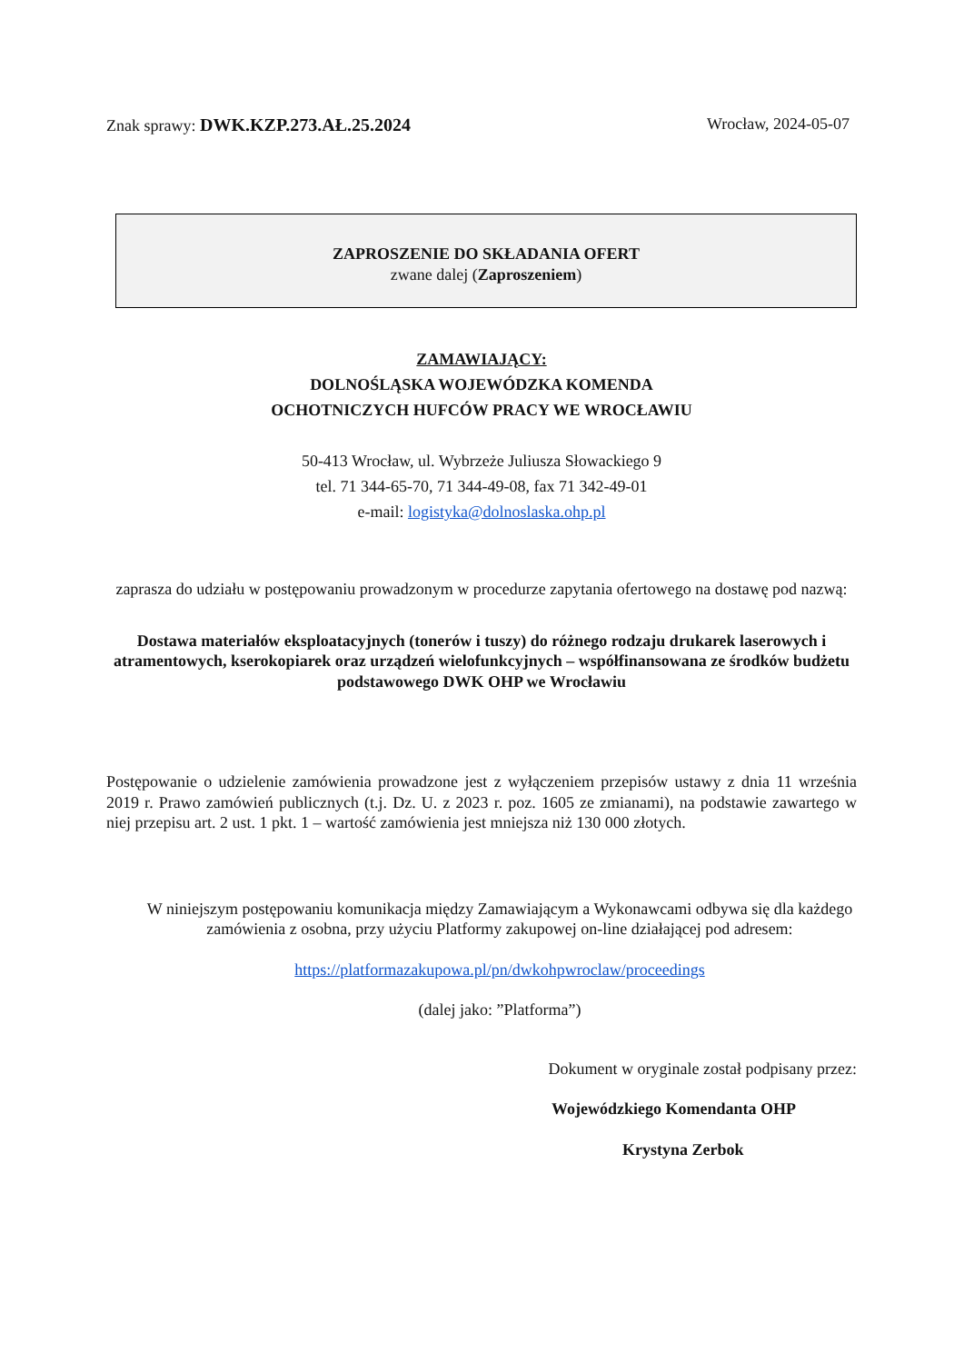Znak sprawy: DWK.KZP.273.AŁ.25.2024 Wrocław, 2024-05-07
ZAPROSZENIE DO SKŁADANIA OFERT
zwane dalej (Zaproszeniem)
ZAMAWIAJĄCY:
DOLNOŚLĄSKA WOJEWÓDZKA KOMENDA
OCHOTNICZYCH HUFCÓW PRACY WE WROCŁAWIU
50-413 Wrocław, ul. Wybrzeże Juliusza Słowackiego 9
tel. 71 344-65-70, 71 344-49-08, fax 71 342-49-01
e-mail: logistyka@dolnoslaska.ohp.pl
zaprasza do udziału w postępowaniu prowadzonym w procedurze zapytania ofertowego na dostawę pod nazwą:
Dostawa materiałów eksploatacyjnych (tonerów i tuszy) do różnego rodzaju drukarek laserowych i atramentowych, kserokopiarek oraz urządzeń wielofunkcyjnych – współfinansowana ze środków budżetu podstawowego DWK OHP we Wrocławiu
Postępowanie o udzielenie zamówienia prowadzone jest z wyłączeniem przepisów ustawy z dnia 11 września 2019 r. Prawo zamówień publicznych (t.j. Dz. U. z 2023 r. poz. 1605 ze zmianami), na podstawie zawartego w niej przepisu art. 2 ust. 1 pkt. 1 – wartość zamówienia jest mniejsza niż 130 000 złotych.
W niniejszym postępowaniu komunikacja między Zamawiającym a Wykonawcami odbywa się dla każdego zamówienia z osobna, przy użyciu Platformy zakupowej on-line działającej pod adresem:
https://platformazakupowa.pl/pn/dwkohpwroclaw/proceedings
(dalej jako: ”Platforma”)
Dokument w oryginale został podpisany przez:
Wojewódzkiego Komendanta OHP
Krystyna Zerbok